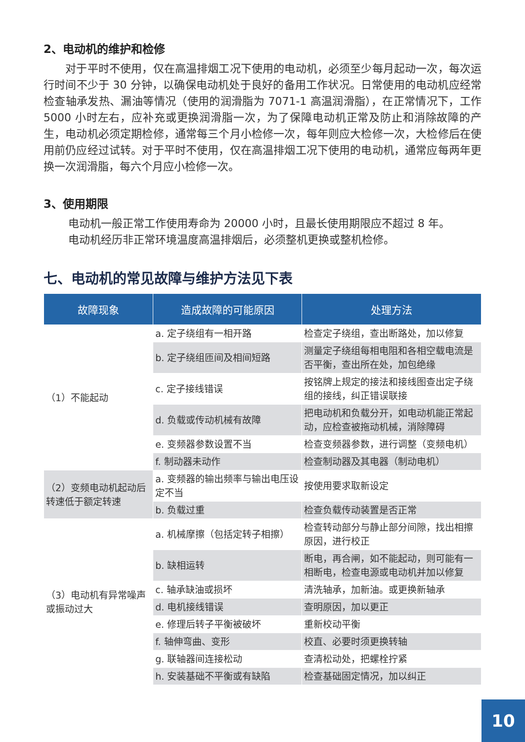2、电动机的维护和检修
　　对于平时不使用，仅在高温排烟工况下使用的电动机，必须至少每月起动一次，每次运行时间不少于 30 分钟，以确保电动机处于良好的备用工作状况。日常使用的电动机应经常检查轴承发热、漏油等情况（使用的润滑脂为 7071-1 高温润滑脂），在正常情况下，工作 5000 小时左右，应补充或更换润滑脂一次，为了保障电动机正常及防止和消除故障的产生，电动机必须定期检修，通常每三个月小检修一次，每年则应大检修一次，大检修后在使用前仍应经过试转。对于平时不使用，仅在高温排烟工况下使用的电动机，通常应每两年更换一次润滑脂，每六个月应小检修一次。
3、使用期限
电动机一般正常工作使用寿命为 20000 小时，且最长使用期限应不超过 8 年。
电动机经历非正常环境温度高温排烟后，必须整机更换或整机检修。
七、电动机的常见故障与维护方法见下表
| 故障现象 | 造成故障的可能原因 | 处理方法 |
| --- | --- | --- |
| （1）不能起动 | a. 定子绕组有一相开路 | 检查定子绕组，查出断路处，加以修复 |
| | b. 定子绕组匝间及相间短路 | 测量定子绕组每相电阻和各相空载电流是否平衡，查出所在处，加包绝缘 |
| | c. 定子接线错误 | 按铭牌上规定的接法和接线图查出定子绕组的接线，纠正错误联接 |
| | d. 负载或传动机械有故障 | 把电动机和负载分开，如电动机能正常起动，应检查被拖动机械，消除障碍 |
| | e. 变频器参数设置不当 | 检查变频器参数，进行调整（变频电机） |
| | f. 制动器未动作 | 检查制动器及其电器（制动电机） |
| （2）变频电动机起动后转速低于额定转速 | a. 变频器的输出频率与输出电压设定不当 | 按使用要求取新设定 |
| | b. 负载过重 | 检查负载传动装置是否正常 |
| （3）电动机有异常噪声或振动过大 | a. 机械摩擦（包括定转子相擦） | 检查转动部分与静止部分间隙，找出相擦原因，进行校正 |
| | b. 缺相运转 | 断电，再合闸，如不能起动，则可能有一相断电，检查电源或电动机并加以修复 |
| | c. 轴承缺油或损坏 | 清洗轴承，加新油。或更换新轴承 |
| | d. 电机接线错误 | 查明原因，加以更正 |
| | e. 修理后转子平衡被破坏 | 重新校动平衡 |
| | f. 轴伸弯曲、变形 | 校直、必要时须更换转轴 |
| | g. 联轴器间连接松动 | 查清松动处，把螺栓拧紧 |
| | h. 安装基础不平衡或有缺陷 | 检查基础固定情况，加以纠正 |
10